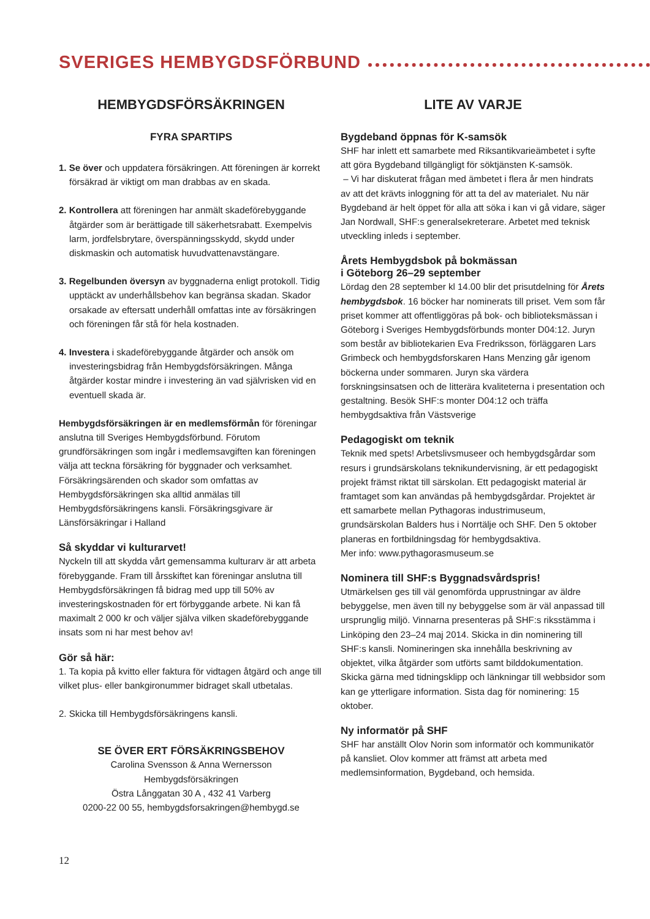SVERIGES HEMBYGDSFÖRBUND
HEMBYGDSFÖRSÄKRINGEN
FYRA SPARTIPS
1. Se över och uppdatera försäkringen. Att föreningen är korrekt försäkrad är viktigt om man drabbas av en skada.
2. Kontrollera att föreningen har anmält skadeförebyggande åtgärder som är berättigade till säkerhetsrabatt. Exempelvis larm, jordfelsbrytare, överspänningsskydd, skydd under diskmaskin och automatisk huvudvattenavstängare.
3. Regelbunden översyn av byggnaderna enligt protokoll. Tidig upptäckt av underhållsbehov kan begränsa skadan. Skador orsakade av eftersatt underhåll omfattas inte av försäkringen och föreningen får stå för hela kostnaden.
4. Investera i skadeförebyggande åtgärder och ansök om investeringsbidrag från Hembygdsförsäkringen. Många åtgärder kostar mindre i investering än vad självrisken vid en eventuell skada är.
Hembygdsförsäkringen är en medlemsförmån för föreningar anslutna till Sveriges Hembygdsförbund. Förutom grundförsäkringen som ingår i medlemsavgiften kan föreningen välja att teckna försäkring för byggnader och verksamhet. Försäkringsärenden och skador som omfattas av Hembygdsförsäkringen ska alltid anmälas till Hembygdsförsäkringens kansli. Försäkringsgivare är Länsförsäkringar i Halland
Så skyddar vi kulturarvet!
Nyckeln till att skydda vårt gemensamma kulturarv är att arbeta förebyggande. Fram till årsskiftet kan föreningar anslutna till Hembygdsförsäkringen få bidrag med upp till 50% av investeringskostnaden för ert förbyggande arbete. Ni kan få maximalt 2 000 kr och väljer själva vilken skadeförebyggande insats som ni har mest behov av!
Gör så här:
1. Ta kopia på kvitto eller faktura för vidtagen åtgärd och ange till vilket plus- eller bankgironummer bidraget skall utbetalas.
2. Skicka till Hembygdsförsäkringens kansli.
SE ÖVER ERT FÖRSÄKRINGSBEHOV
Carolina Svensson & Anna Wernersson
Hembygdsförsäkringen
Östra Långgatan 30 A , 432 41 Varberg
0200-22 00 55, hembygdsforsakringen@hembygd.se
LITE AV VARJE
Bygdeband öppnas för K-samsök
SHF har inlett ett samarbete med Riksantikvarieämbetet i syfte att göra Bygdeband tillgängligt för söktjänsten K-samsök.
– Vi har diskuterat frågan med ämbetet i flera år men hindrats av att det krävts inloggning för att ta del av materialet. Nu när Bygdeband är helt öppet för alla att söka i kan vi gå vidare, säger Jan Nordwall, SHF:s generalsekreterare. Arbetet med teknisk utveckling inleds i september.
Årets Hembygdsbok på bokmässan
i Göteborg 26–29 september
Lördag den 28 september kl 14.00 blir det prisutdelning för Årets hembygdsbok. 16 böcker har nominerats till priset. Vem som får priset kommer att offentliggöras på bok- och biblioteksmässan i Göteborg i Sveriges Hembygdsförbunds monter D04:12. Juryn som består av bibliotekarien Eva Fredriksson, förläggaren Lars Grimbeck och hembygdsforskaren Hans Menzing går igenom böckerna under sommaren. Juryn ska värdera forskningsinsatsen och de litterära kvaliteterna i presentation och gestaltning. Besök SHF:s monter D04:12 och träffa hembygdsaktiva från Västsverige
Pedagogiskt om teknik
Teknik med spets! Arbetslivsmuseer och hembygdsgårdar som resurs i grundsärskolans teknikundervisning, är ett pedagogiskt projekt främst riktat till särskolan. Ett pedagogiskt material är framtaget som kan användas på hembygdsgårdar. Projektet är ett samarbete mellan Pythagoras industrimuseum, grundsärskolan Balders hus i Norrtälje och SHF. Den 5 oktober planeras en fortbildningsdag för hembygdsaktiva.
Mer info: www.pythagorasmuseum.se
Nominera till SHF:s Byggnadsvårdspris!
Utmärkelsen ges till väl genomförda upprustningar av äldre bebyggelse, men även till ny bebyggelse som är väl anpassad till ursprunglig miljö. Vinnarna presenteras på SHF:s riksstämma i Linköping den 23–24 maj 2014. Skicka in din nominering till SHF:s kansli. Nomineringen ska innehålla beskrivning av objektet, vilka åtgärder som utförts samt bilddokumentation. Skicka gärna med tidningsklipp och länkningar till webbsidor som kan ge ytterligare information. Sista dag för nominering: 15 oktober.
Ny informatör på SHF
SHF har anställt Olov Norin som informatör och kommunikatör på kansliet. Olov kommer att främst att arbeta med medlemsinformation, Bygdeband, och hemsida.
12